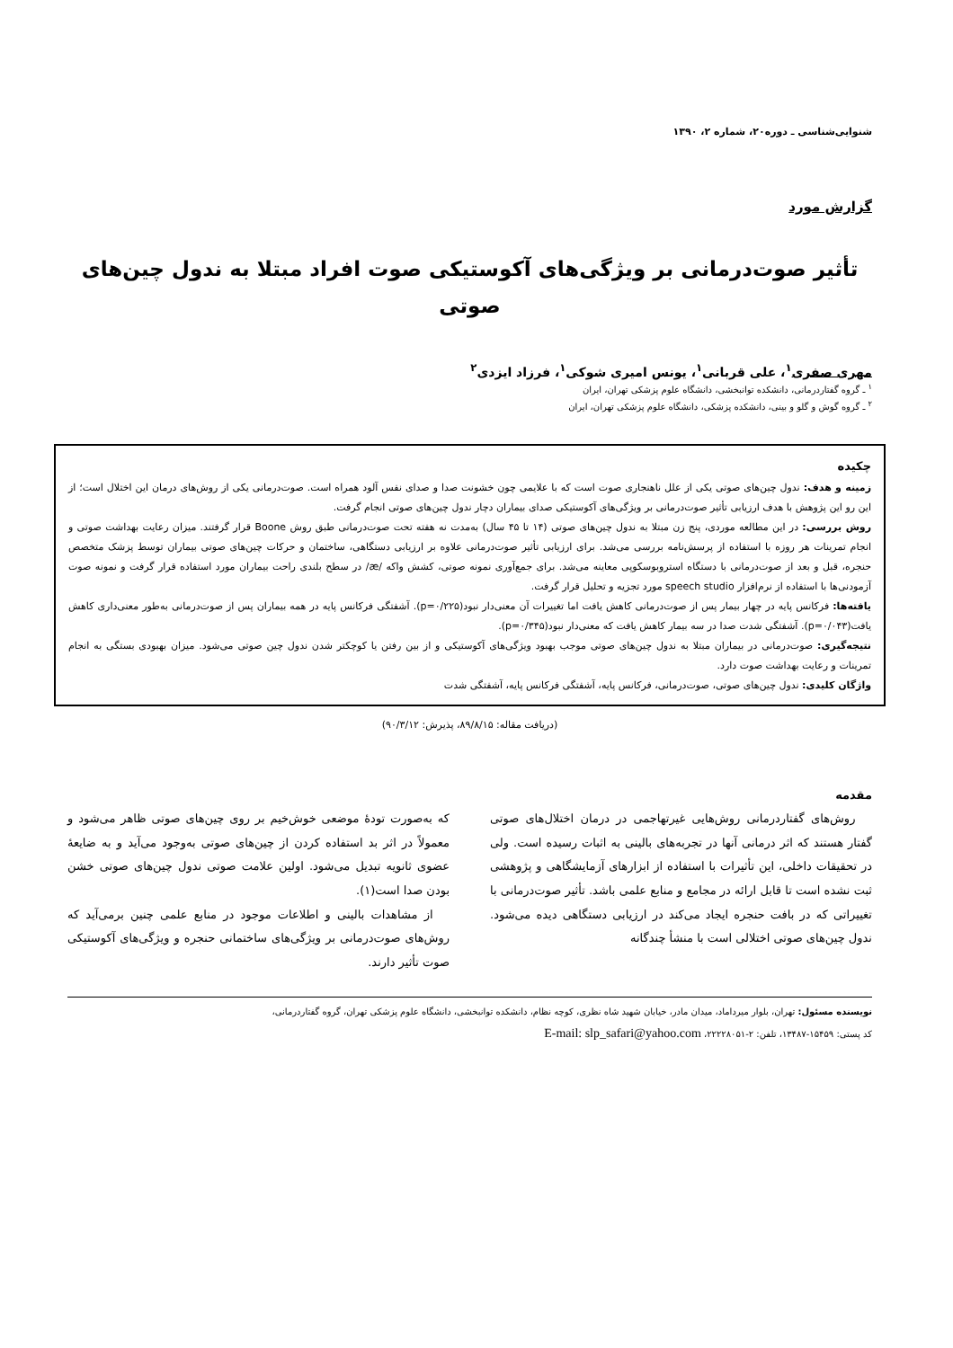شنوایی‌شناسی ـ دوره۲۰، شماره ۲، ۱۳۹۰
گزارش مورد
تأثیر صوت‌درمانی بر ویژگی‌های آکوستیکی صوت افراد مبتلا به ندول چین‌های صوتی
مهری صفری<sup>۱</sup>، علی قربانی<sup>۱</sup>، یونس امیری شوکی<sup>۱</sup>، فرزاد ایزدی<sup>۲</sup>
<sup>۱</sup> ـ گروه گفتاردرمانی، دانشکده توانبخشی، دانشگاه علوم پزشکی تهران، ایران
<sup>۲</sup> ـ گروه گوش و گلو و بینی، دانشکده پزشکی، دانشگاه علوم پزشکی تهران، ایران
چکیده
زمینه و هدف: ندول چین‌های صوتی یکی از علل ناهنجاری صوت است که با علایمی چون خشونت صدا و صدای نفس آلود همراه است. صوت‌درمانی یکی از روش‌های درمان این اختلال است؛ از این رو این پژوهش با هدف ارزیابی تأثیر صوت‌درمانی بر ویژگی‌های آکوستیکی صدای بیماران دچار ندول چین‌های صوتی انجام گرفت.
روش بررسی: در این مطالعه موردی، پنج زن مبتلا به ندول چین‌های صوتی (۱۴ تا ۴۵ سال) به‌مدت نه هفته تحت صوت‌درمانی طبق روش Boone قرار گرفتند. میزان رعایت بهداشت صوتی و انجام تمرینات هر روزه با استفاده از پرسش‌نامه بررسی می‌شد. برای ارزیابی تأثیر صوت‌درمانی علاوه بر ارزیابی دستگاهی، ساختمان و حرکات چین‌های صوتی بیماران توسط پزشک متخصص حنجره، قبل و بعد از صوت‌درمانی با دستگاه استروبوسکوپی معاینه می‌شد. برای جمع‌آوری نمونه صوتی، کشش واکه /æ/ در سطح بلندی راحت بیماران مورد استفاده قرار گرفت و نمونه صوت آزمودنی‌ها با استفاده از نرم‌افزار speech studio مورد تجزیه و تحلیل قرار گرفت.
یافته‌ها: فرکانس پایه در چهار بیمار پس از صوت‌درمانی کاهش یافت اما تغییرات آن معنی‌دار نبود(p=۰/۲۲۵). آشفتگی فرکانس پایه در همه بیماران پس از صوت‌درمانی به‌طور معنی‌داری کاهش یافت(p=۰/۰۴۳). آشفتگی شدت صدا در سه بیمار کاهش یافت که معنی‌دار نبود(p=۰/۳۴۵).
نتیجه‌گیری: صوت‌درمانی در بیماران مبتلا به ندول چین‌های صوتی موجب بهبود ویژگی‌های آکوستیکی و از بین رفتن یا کوچکتر شدن ندول چین صوتی می‌شود. میزان بهبودی بستگی به انجام تمرینات و رعایت بهداشت صوت دارد.
واژگان کلیدی: ندول چین‌های صوتی، صوت‌درمانی، فرکانس پایه، آشفتگی فرکانس پایه، آشفتگی شدت
(دریافت مقاله: ۸۹/۸/۱۵، پذیرش: ۹۰/۳/۱۲)
مقدمه
روش‌های گفتاردرمانی روش‌هایی غیرتهاجمی در درمان اختلال‌های صوتی گفتار هستند که اثر درمانی آنها در تجربه‌های بالینی به اثبات رسیده است. ولی در تحقیقات داخلی، این تأثیرات با استفاده از ابزارهای آزمایشگاهی و پژوهشی ثبت نشده است تا قابل ارائه در مجامع و منابع علمی باشد. تأثیر صوت‌درمانی با تغییراتی که در بافت حنجره ایجاد می‌کند در ارزیابی دستگاهی دیده می‌شود. ندول چین‌های صوتی اختلالی است با منشأ چندگانه
که به‌صورت تودهٔ موضعی خوش‌خیم بر روی چین‌های صوتی ظاهر می‌شود و معمولاً در اثر بد استفاده کردن از چین‌های صوتی به‌وجود می‌آید و به ضایعهٔ عضوی ثانویه تبدیل می‌شود. اولین علامت صوتی ندول چین‌های صوتی خشن بودن صدا است(۱).
از مشاهدات بالینی و اطلاعات موجود در منابع علمی چنین برمی‌آید که روش‌های صوت‌درمانی بر ویژگی‌های ساختمانی حنجره و ویژگی‌های آکوستیکی صوت تأثیر دارند.
نویسنده مسئول: تهران، بلوار میرداماد، میدان مادر، خیابان شهید شاه نظری، کوچه نظام، دانشکده توانبخشی، دانشگاه علوم پزشکی تهران، گروه گفتاردرمانی،
کد پستی: ۱۵۴۵۹-۱۳۴۸۷، تلفن: ۲-۲۲۲۲۸۰۵۱، E-mail: slp_safari@yahoo.com